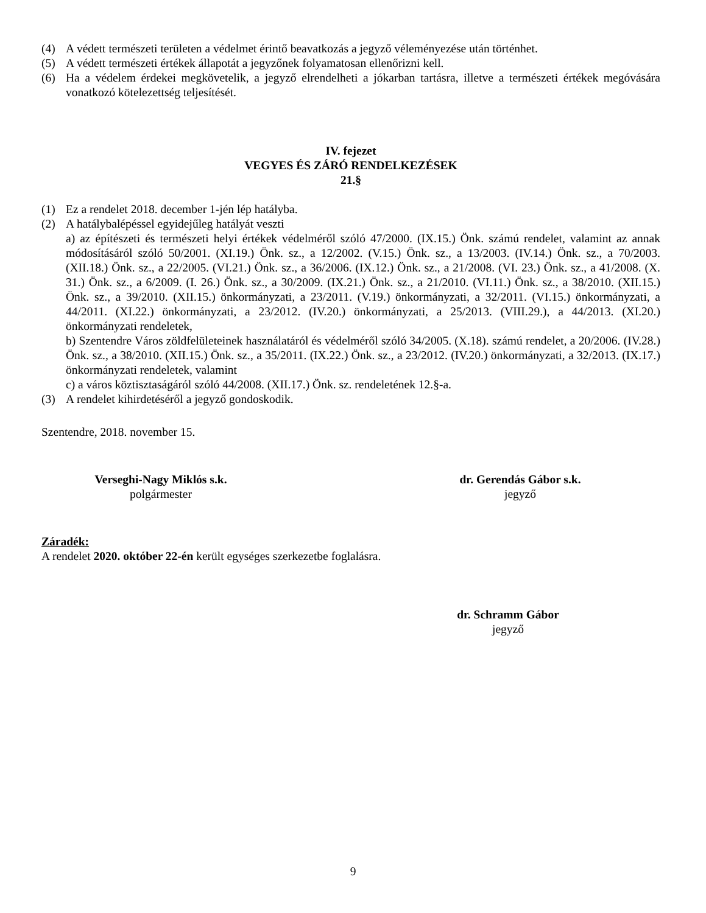(4) A védett természeti területen a védelmet érintő beavatkozás a jegyző véleményezése után történhet.
(5) A védett természeti értékek állapotát a jegyzőnek folyamatosan ellenőrizni kell.
(6) Ha a védelem érdekei megkövetelik, a jegyző elrendelheti a jókarban tartásra, illetve a természeti értékek megóvására vonatkozó kötelezettség teljesítését.
IV. fejezet
VEGYES ÉS ZÁRÓ RENDELKEZÉSEK
21.§
(1) Ez a rendelet 2018. december 1-jén lép hatályba.
(2) A hatálybalépéssel egyidejűleg hatályát veszti
a) az építészeti és természeti helyi értékek védelméről szóló 47/2000. (IX.15.) Önk. számú rendelet, valamint az annak módosításáról szóló 50/2001. (XI.19.) Önk. sz., a 12/2002. (V.15.) Önk. sz., a 13/2003. (IV.14.) Önk. sz., a 70/2003. (XII.18.) Önk. sz., a 22/2005. (VI.21.) Önk. sz., a 36/2006. (IX.12.) Önk. sz., a 21/2008. (VI. 23.) Önk. sz., a 41/2008. (X. 31.) Önk. sz., a 6/2009. (I. 26.) Önk. sz., a 30/2009. (IX.21.) Önk. sz., a 21/2010. (VI.11.) Önk. sz., a 38/2010. (XII.15.) Önk. sz., a 39/2010. (XII.15.) önkormányzati, a 23/2011. (V.19.) önkormányzati, a 32/2011. (VI.15.) önkormányzati, a 44/2011. (XI.22.) önkormányzati, a 23/2012. (IV.20.) önkormányzati, a 25/2013. (VIII.29.), a 44/2013. (XI.20.) önkormányzati rendeletek,
b) Szentendre Város zöldfelületeinek használatáról és védelméről szóló 34/2005. (X.18). számú rendelet, a 20/2006. (IV.28.) Önk. sz., a 38/2010. (XII.15.) Önk. sz., a 35/2011. (IX.22.) Önk. sz., a 23/2012. (IV.20.) önkormányzati, a 32/2013. (IX.17.) önkormányzati rendeletek, valamint
c) a város köztisztaságáról szóló 44/2008. (XII.17.) Önk. sz. rendeletének 12.§-a.
(3) A rendelet kihirdetéséről a jegyző gondoskodik.
Szentendre, 2018. november 15.
Verseghi-Nagy Miklós s.k.
polgármester
dr. Gerendás Gábor s.k.
jegyző
Záradék:
A rendelet 2020. október 22-én került egységes szerkezetbe foglalásra.
dr. Schramm Gábor
jegyző
9